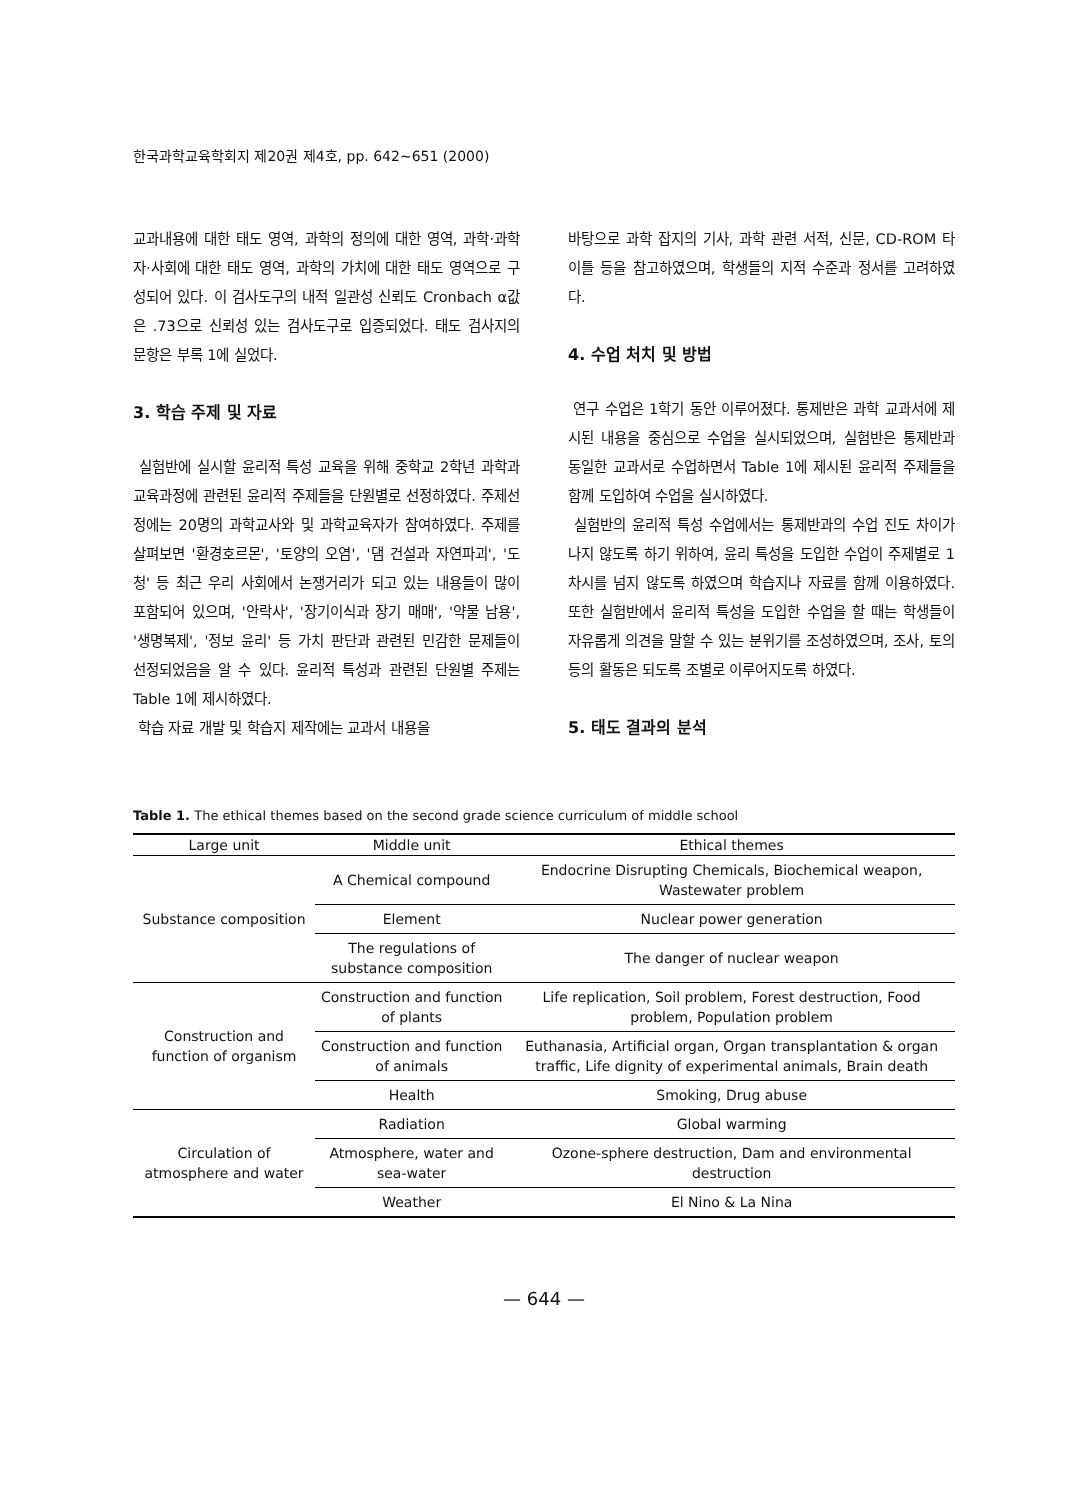한국과학교육학회지 제20권 제4호, pp. 642~651 (2000)
교과내용에 대한 태도 영역, 과학의 정의에 대한 영역, 과학·과학자·사회에 대한 태도 영역, 과학의 가치에 대한 태도 영역으로 구성되어 있다. 이 검사도구의 내적 일관성 신뢰도 Cronbach α값은 .73으로 신뢰성 있는 검사도구로 입증되었다. 태도 검사지의 문항은 부록 1에 실었다.
3. 학습 주제 및 자료
실험반에 실시할 윤리적 특성 교육을 위해 중학교 2학년 과학과 교육과정에 관련된 윤리적 주제들을 단원별로 선정하였다. 주제선정에는 20명의 과학교사와 및 과학교육자가 참여하였다. 주제를 살펴보면 '환경호르몬', '토양의 오염', '댐 건설과 자연파괴', '도청' 등 최근 우리 사회에서 논쟁거리가 되고 있는 내용들이 많이 포함되어 있으며, '안락사', '장기이식과 장기 매매', '약물 남용', '생명복제', '정보 윤리' 등 가치 판단과 관련된 민감한 문제들이 선정되었음을 알 수 있다. 윤리적 특성과 관련된 단원별 주제는 Table 1에 제시하였다.
학습 자료 개발 및 학습지 제작에는 교과서 내용을
바탕으로 과학 잡지의 기사, 과학 관련 서적, 신문, CD-ROM 타이틀 등을 참고하였으며, 학생들의 지적 수준과 정서를 고려하였다.
4. 수업 처치 및 방법
연구 수업은 1학기 동안 이루어졌다. 통제반은 과학 교과서에 제시된 내용을 중심으로 수업을 실시되었으며, 실험반은 통제반과 동일한 교과서로 수업하면서 Table 1에 제시된 윤리적 주제들을 함께 도입하여 수업을 실시하였다.
실험반의 윤리적 특성 수업에서는 통제반과의 수업 진도 차이가 나지 않도록 하기 위하여, 윤리 특성을 도입한 수업이 주제별로 1차시를 넘지 않도록 하였으며 학습지나 자료를 함께 이용하였다. 또한 실험반에서 윤리적 특성을 도입한 수업을 할 때는 학생들이 자유롭게 의견을 말할 수 있는 분위기를 조성하였으며, 조사, 토의 등의 활동은 되도록 조별로 이루어지도록 하였다.
5. 태도 결과의 분석
Table 1. The ethical themes based on the second grade science curriculum of middle school
| Large unit | Middle unit | Ethical themes |
| --- | --- | --- |
| Substance composition | A Chemical compound | Endocrine Disrupting Chemicals, Biochemical weapon, Wastewater problem |
| | Element | Nuclear power generation |
| | The regulations of substance composition | The danger of nuclear weapon |
| Construction and function of organism | Construction and function of plants | Life replication, Soil problem, Forest destruction, Food problem, Population problem |
| | Construction and function of animals | Euthanasia, Artificial organ, Organ transplantation & organ traffic, Life dignity of experimental animals, Brain death |
| | Health | Smoking, Drug abuse |
| Circulation of atmosphere and water | Radiation | Global warming |
| | Atmosphere, water and sea-water | Ozone-sphere destruction, Dam and environmental destruction |
| | Weather | El Nino & La Nina |
— 644 —